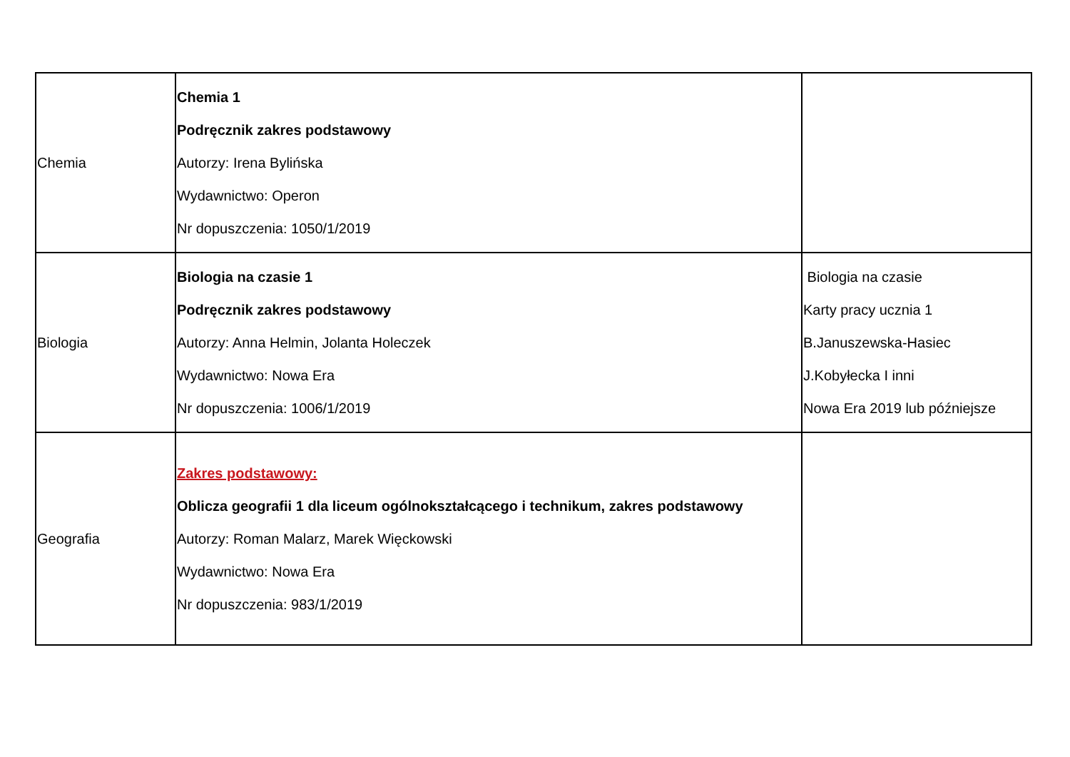| Chemia | Chemia 1 Podręcznik zakres podstawowy Autorzy: Irena Bylińska Wydawnictwo: Operon Nr dopuszczenia: 1050/1/2019 | |
| Biologia | Biologia na czasie 1 Podręcznik zakres podstawowy Autorzy: Anna Helmin, Jolanta Holeczek Wydawnictwo: Nowa Era Nr dopuszczenia: 1006/1/2019 | Biologia na czasie Karty pracy ucznia 1 B.Januszewska-Hasiec J.Kobyłecka I inni Nowa Era 2019 lub późniejsze |
| Geografia | Zakres podstawowy: Oblicza geografii 1 dla liceum ogólnokształcącego i technikum, zakres podstawowy Autorzy: Roman Malarz, Marek Więckowski Wydawnictwo: Nowa Era Nr dopuszczenia: 983/1/2019 | |